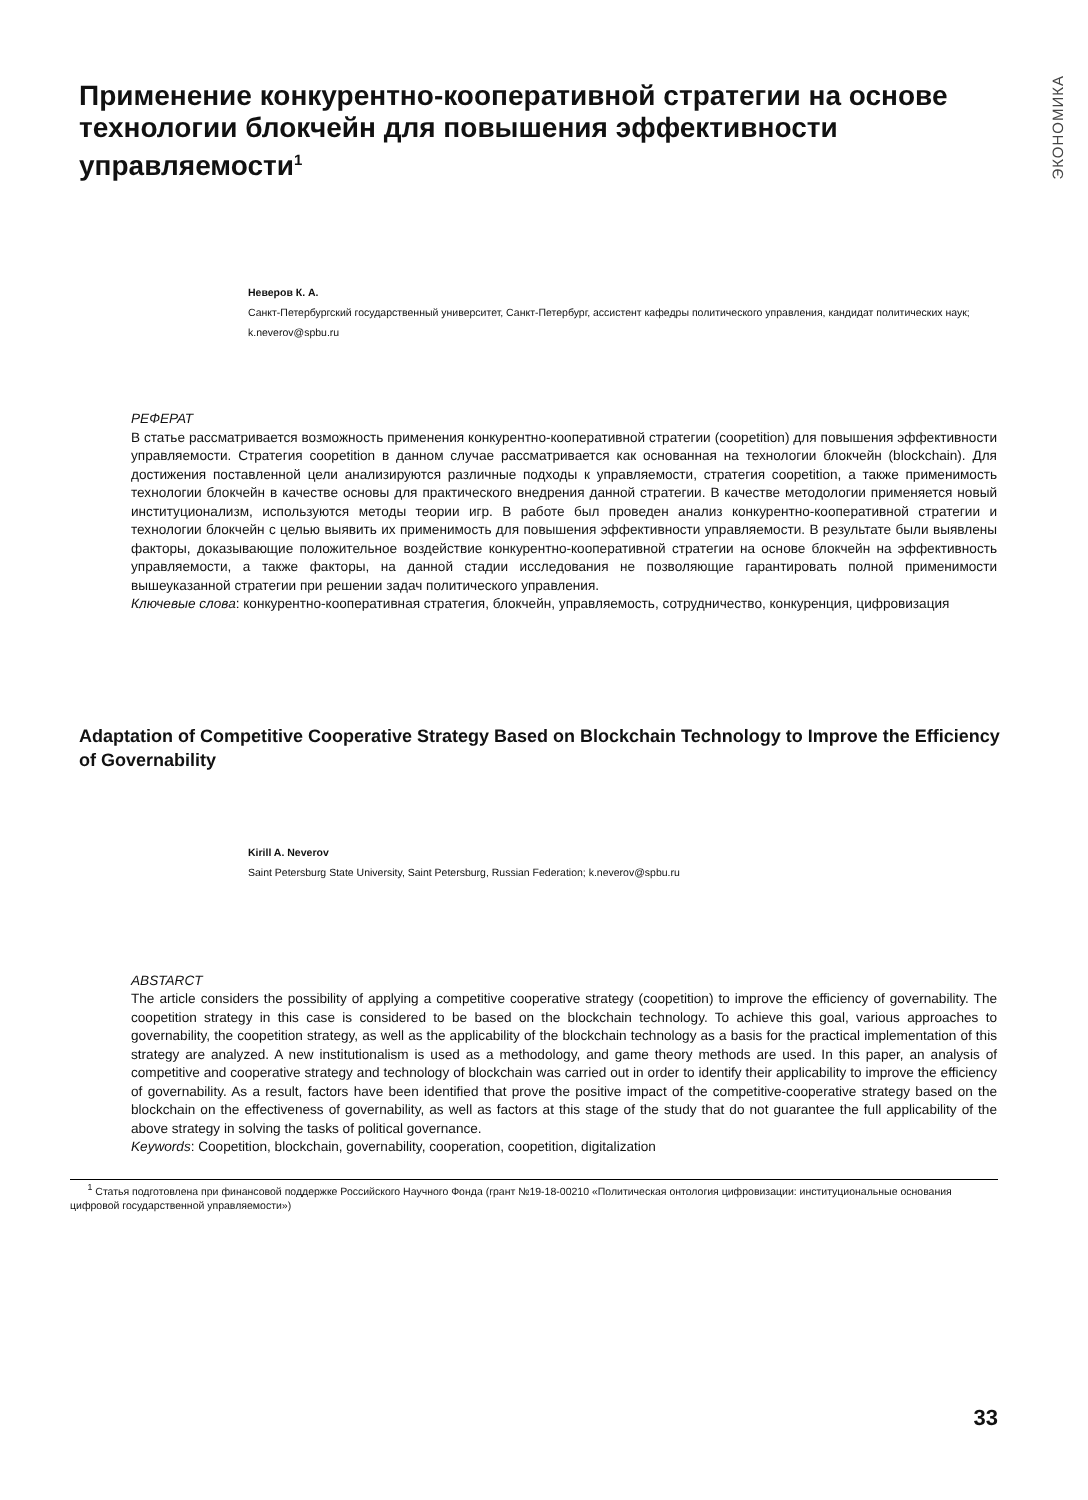ЭКОНОМИКА
Применение конкурентно-кооперативной стратегии на основе технологии блокчейн для повышения эффективности управляемости<sup>1</sup>
Неверов К. А.
Санкт-Петербургский государственный университет, Санкт-Петербург, ассистент кафедры политического управления, кандидат политических наук; k.neverov@spbu.ru
РЕФЕРАТ
В статье рассматривается возможность применения конкурентно-кооперативной стратегии (coopetition) для повышения эффективности управляемости. Стратегия coopetition в данном случае рассматривается как основанная на технологии блокчейн (blockchain). Для достижения поставленной цели анализируются различные подходы к управляемости, стратегия coopetition, а также применимость технологии блокчейн в качестве основы для практического внедрения данной стратегии. В качестве методологии применяется новый институционализм, используются методы теории игр. В работе был проведен анализ конкурентно-кооперативной стратегии и технологии блокчейн с целью выявить их применимость для повышения эффективности управляемости. В результате были выявлены факторы, доказывающие положительное воздействие конкурентно-кооперативной стратегии на основе блокчейн на эффективность управляемости, а также факторы, на данной стадии исследования не позволяющие гарантировать полной применимости вышеуказанной стратегии при решении задач политического управления.
Ключевые слова: конкурентно-кооперативная стратегия, блокчейн, управляемость, сотрудничество, конкуренция, цифровизация
Adaptation of Competitive Cooperative Strategy Based on Blockchain Technology to Improve the Efficiency of Governability
Kirill A. Neverov
Saint Petersburg State University, Saint Petersburg, Russian Federation; k.neverov@spbu.ru
ABSTARCT
The article considers the possibility of applying a competitive cooperative strategy (coopetition) to improve the efficiency of governability. The coopetition strategy in this case is considered to be based on the blockchain technology. To achieve this goal, various approaches to governability, the coopetition strategy, as well as the applicability of the blockchain technology as a basis for the practical implementation of this strategy are analyzed. A new institutionalism is used as a methodology, and game theory methods are used. In this paper, an analysis of competitive and cooperative strategy and technology of blockchain was carried out in order to identify their applicability to improve the efficiency of governability. As a result, factors have been identified that prove the positive impact of the competitive-cooperative strategy based on the blockchain on the effectiveness of governability, as well as factors at this stage of the study that do not guarantee the full applicability of the above strategy in solving the tasks of political governance.
Keywords: Coopetition, blockchain, governability, cooperation, coopetition, digitalization
<sup>1</sup> Статья подготовлена при финансовой поддержке Российского Научного Фонда (грант №19-18-00210 «Политическая онтология цифровизации: институциональные основания цифровой государственной управляемости»)
33